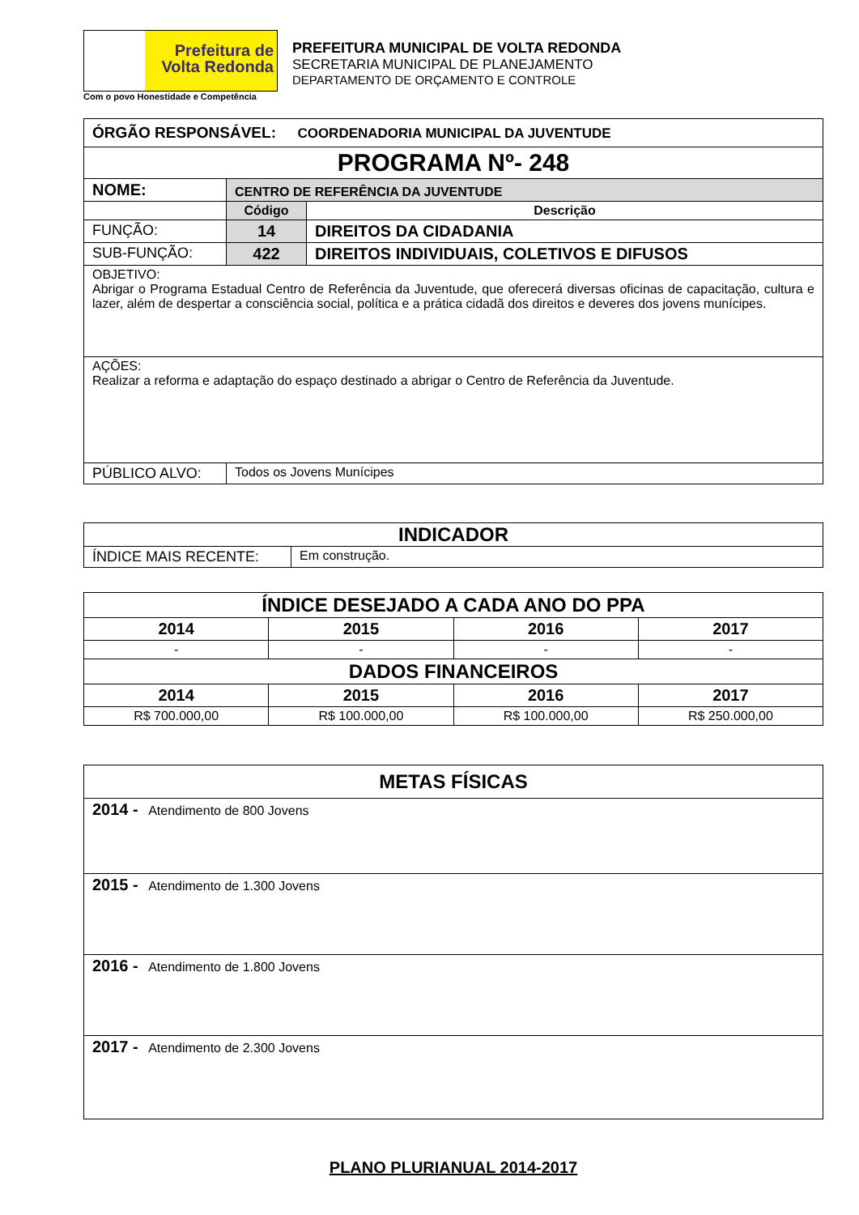Prefeitura de
Volta Redonda
Com o povo Honestidade e Competência
PREFEITURA MUNICIPAL DE VOLTA REDONDA
SECRETARIA MUNICIPAL DE PLANEJAMENTO
DEPARTAMENTO DE ORÇAMENTO E CONTROLE
| ÓRGÃO RESPONSÁVEL: COORDENADORIA MUNICIPAL DA JUVENTUDE | | |
| PROGRAMA Nº- 248 | | |
| NOME: | CENTRO DE REFERÊNCIA DA JUVENTUDE | |
| | Código | Descrição |
| FUNÇÃO: | 14 | DIREITOS DA CIDADANIA |
| SUB-FUNÇÃO: | 422 | DIREITOS INDIVIDUAIS, COLETIVOS E DIFUSOS |
| OBJETIVO: Abrigar o Programa Estadual Centro de Referência da Juventude, que oferecerá diversas oficinas de capacitação, cultura e lazer, além de despertar a consciência social, política e a prática cidadã dos direitos e deveres dos jovens munícipes. | | |
| AÇÕES: Realizar a reforma e adaptação do espaço destinado a abrigar o Centro de Referência da Juventude. | | |
| PÚBLICO ALVO: | Todos os Jovens Munícipes | |
| INDICADOR | |
| ÍNDICE MAIS RECENTE: | Em construção. |
| ÍNDICE DESEJADO A CADA ANO DO PPA | | | |
| 2014 | 2015 | 2016 | 2017 |
| - | - | - | - |
| DADOS FINANCEIROS | | | |
| 2014 | 2015 | 2016 | 2017 |
| R$ 700.000,00 | R$ 100.000,00 | R$ 100.000,00 | R$ 250.000,00 |
| METAS FÍSICAS |
| 2014 - Atendimento de 800 Jovens |
| 2015 - Atendimento de 1.300 Jovens |
| 2016 - Atendimento de 1.800 Jovens |
| 2017 - Atendimento de 2.300 Jovens |
PLANO PLURIANUAL 2014-2017